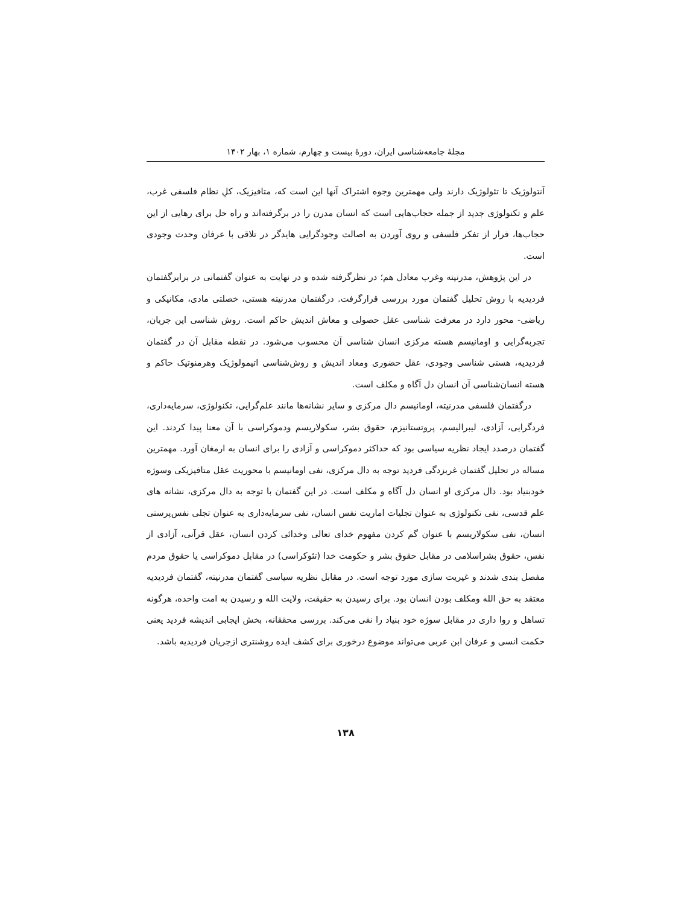مجلهٔ جامعه‌شناسی ایران، دورهٔ بیست و چهارم، شماره ۱، بهار ۱۴۰۲
آنتولوژیک تا تئولوژیک دارند ولی مهمترین وجوه اشتراک آنها این است که، متافیزیک، کلِ نظام فلسفی غرب، علم و تکنولوژی جدید از جمله حجاب‌هایی است که انسان مدرن را در برگرفته‌اند و راه حل برای رهایی از این حجاب‌ها، فرار از تفکر فلسفی و روی آوردن به اصالت وجودگرایی هایدگر در تلاقی با عرفان وحدت وجودی است.
در این پژوهش، مدرنیته وغرب معادل هم؛ در نظرگرفته شده و در نهایت به عنوان گفتمانی در برابرگفتمان فردیدیه با روش تحلیل گفتمان مورد بررسی قرارگرفت. درگفتمان مدرنیته هستی، خصلتی مادی، مکانیکی و ریاضی- محور دارد در معرفت شناسی عقل حصولی و معاش اندیش حاکم است. روش شناسی این جریان، تجربه‌گرایی و اومانیسم هسته مرکزی انسان شناسی آن محسوب می‌شود. در نقطه مقابل آن در گفتمان فردیدیه، هستی شناسی وجودی، عقل حضوری ومعاد اندیش و روش‌شناسی اتیمولوژیک وهرمنوتیک حاکم و هسته انسان‌شناسی آن انسان دل آگاه و مکلف است.
درگفتمان فلسفی مدرنیته، اومانیسم دال مرکزی و سایر نشانه‌ها مانند علم‌گرایی، تکنولوژی، سرمایه‌داری، فردگرایی، آزادی، لیبرالیسم، پروتستانیزم، حقوق بشر، سکولاریسم ودموکراسی با آن معنا پیدا کردند. این گفتمان درصدد ایجاد نظریه سیاسی بود که حداکثر دموکراسی و آزادی را برای انسان به ارمغان آورد. مهمترین مساله در تحلیل گفتمان غربزدگی فردید توجه به دال مرکزی، نفی اومانیسم با محوریت عقل متافیزیکی وسوژه خودبنیاد بود. دال مرکزی او انسان دل آگاه و مکلف است. در این گفتمان با توجه به دال مرکزی، نشانه های علم قدسی، نفی تکنولوژی به عنوان تجلیات اماریت نفس انسان، نفی سرمایه‌داری به عنوان تجلی نفس‌پرستی انسان، نفی سکولاریسم با عنوان گم کردن مفهوم خدای تعالی وخدائی کردن انسان، عقل قرآنی، آزادی از نفس، حقوق بشراسلامی در مقابل حقوق بشر و حکومت خدا (تئوکراسی) در مقابل دموکراسی یا حقوق مردم مفصل بندی شدند و غیریت سازی مورد توجه است. در مقابل نظریه سیاسی گفتمان مدرنیته، گفتمان فردیدیه معتقد به حق الله ومکلف بودن انسان بود. برای رسیدن به حقیقت، ولایت الله و رسیدن به امت واحده، هرگونه تساهل و روا داری در مقابل سوژه خود بنیاد را نفی می‌کند. بررسی محققانه، بخش ایجابی اندیشه فردید یعنی حکمت انسی و عرفان ابن عربی می‌تواند موضوع درخوری برای کشف ایده روشنتری ازجریان فردیدیه باشد.
۱۳۸